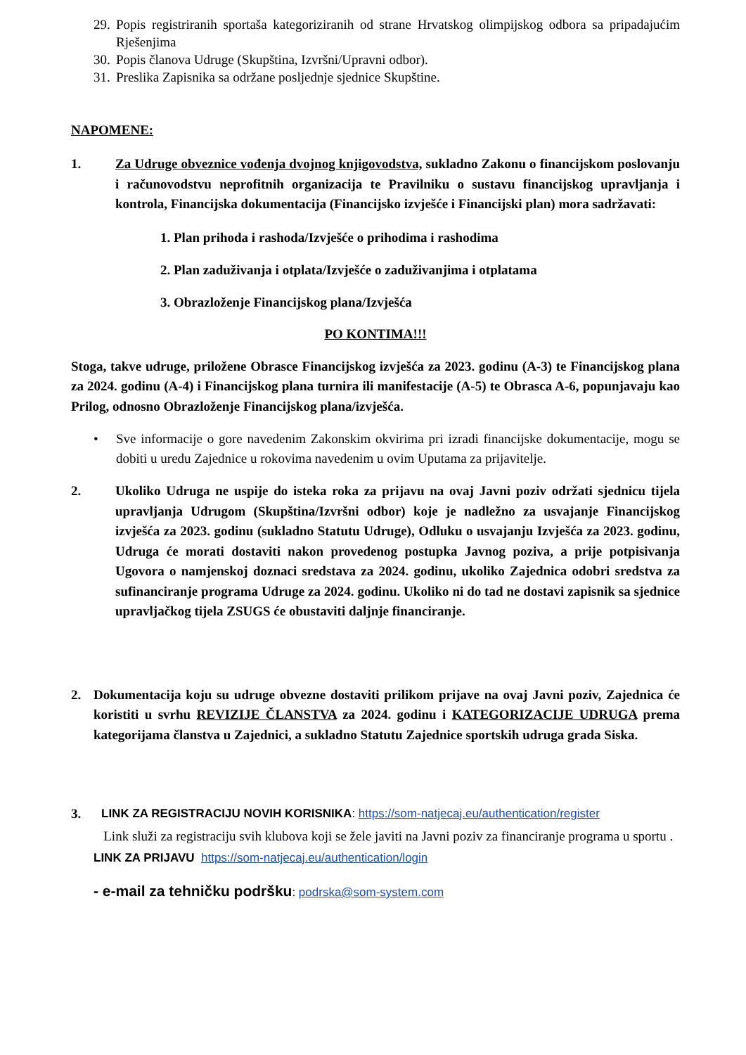29.
Popis registriranih sportaša kategoriziranih od strane Hrvatskog olimpijskog odbora sa pripadajućim Rješenjima
30.
Popis članova Udruge (Skupština, Izvršni/Upravni odbor).
31.
Preslika Zapisnika sa održane posljednje sjednice Skupštine.
NAPOMENE:
1. Za Udruge obveznice vođenja dvojnog knjigovodstva, sukladno Zakonu o financijskom poslovanju i računovodstvu neprofitnih organizacija te Pravilniku o sustavu financijskog upravljanja i kontrola, Financijska dokumentacija (Financijsko izvješće i Financijski plan) mora sadržavati:
1. Plan prihoda i rashoda/Izvješće o prihodima i rashodima
2. Plan zaduživanja i otplata/Izvješće o zaduživanjima i otplatama
3. Obrazloženje Financijskog plana/Izvješća
PO KONTIMA!!!
Stoga, takve udruge, priložene Obrasce Financijskog izvješća za 2023. godinu (A-3) te Financijskog plana za 2024. godinu (A-4) i Financijskog plana turnira ili manifestacije (A-5) te Obrasca A-6, popunjavaju kao Prilog, odnosno Obrazloženje Financijskog plana/izvješća.
• Sve informacije o gore navedenim Zakonskim okvirima pri izradi financijske dokumentacije, mogu se dobiti u uredu Zajednice u rokovima navedenim u ovim Uputama za prijavitelje.
2. Ukoliko Udruga ne uspije do isteka roka za prijavu na ovaj Javni poziv održati sjednicu tijela upravljanja Udrugom (Skupština/Izvršni odbor) koje je nadležno za usvajanje Financijskog izvješća za 2023. godinu (sukladno Statutu Udruge), Odluku o usvajanju Izvješća za 2023. godinu, Udruga će morati dostaviti nakon provedenog postupka Javnog poziva, a prije potpisivanja Ugovora o namjenskoj doznaci sredstava za 2024. godinu, ukoliko Zajednica odobri sredstva za sufinanciranje programa Udruge za 2024. godinu. Ukoliko ni do tad ne dostavi zapisnik sa sjednice upravljačkog tijela ZSUGS će obustaviti daljnje financiranje.
2. Dokumentacija koju su udruge obvezne dostaviti prilikom prijave na ovaj Javni poziv, Zajednica će koristiti u svrhu REVIZIJE ČLANSTVA za 2024. godinu i KATEGORIZACIJE UDRUGA prema kategorijama članstva u Zajednici, a sukladno Statutu Zajednice sportskih udruga grada Siska.
3. LINK ZA REGISTRACIJU NOVIH KORISNIKA: https://som-natjecaj.eu/authentication/register
Link služi za registraciju svih klubova koji se žele javiti na Javni poziv za financiranje programa u sportu .
LINK ZA PRIJAVU https://som-natjecaj.eu/authentication/login
- e-mail za tehničku podršku: podrska@som-system.com